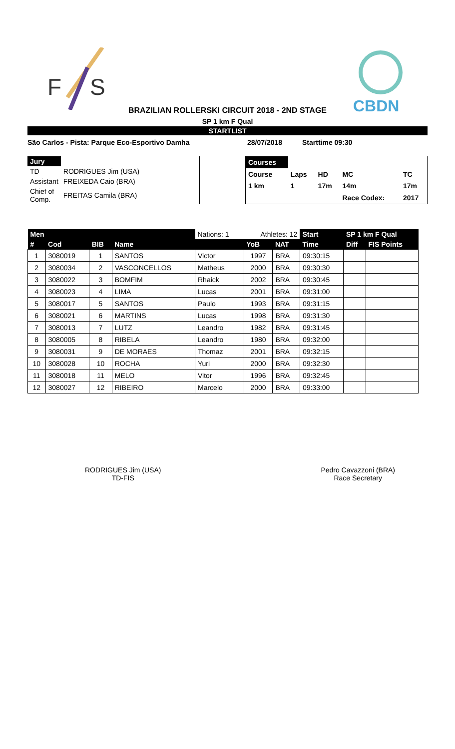F
S
CBDN
BRAZILIAN ROLLERSKI CIRCUIT 2018 - 2ND STAGE
SP 1 km F Qual
STARTLIST
São Carlos - Pista: Parque Eco-Esportivo Damha 28/07/2018 Starttime 09:30
| Jury | |
| TD | RODRIGUES Jim (USA) |
| Assistant | FREIXEDA Caio (BRA) |
| Chief of Comp. | FREITAS Camila (BRA) |
| Courses | | | | |
| Course | Laps | HD | MC | TC |
| 1 km | 1 | 17m | 14m | 17m |
| | | | Race Codex: | 2017 |
| Men | | | | Nations: 1 | Athletes: 12 | | Start | SP 1 km F Qual | |
| --- | --- | --- | --- | --- | --- | --- | --- | --- | --- |
| # | Cod | BIB | Name | | YoB | NAT | Time | Diff | FIS Points |
| 1 | 3080019 | 1 | SANTOS | Victor | 1997 | BRA | 09:30:15 | | |
| 2 | 3080034 | 2 | VASCONCELLOS | Matheus | 2000 | BRA | 09:30:30 | | |
| 3 | 3080022 | 3 | BOMFIM | Rhaick | 2002 | BRA | 09:30:45 | | |
| 4 | 3080023 | 4 | LIMA | Lucas | 2001 | BRA | 09:31:00 | | |
| 5 | 3080017 | 5 | SANTOS | Paulo | 1993 | BRA | 09:31:15 | | |
| 6 | 3080021 | 6 | MARTINS | Lucas | 1998 | BRA | 09:31:30 | | |
| 7 | 3080013 | 7 | LUTZ | Leandro | 1982 | BRA | 09:31:45 | | |
| 8 | 3080005 | 8 | RIBELA | Leandro | 1980 | BRA | 09:32:00 | | |
| 9 | 3080031 | 9 | DE MORAES | Thomaz | 2001 | BRA | 09:32:15 | | |
| 10 | 3080028 | 10 | ROCHA | Yuri | 2000 | BRA | 09:32:30 | | |
| 11 | 3080018 | 11 | MELO | Vitor | 1996 | BRA | 09:32:45 | | |
| 12 | 3080027 | 12 | RIBEIRO | Marcelo | 2000 | BRA | 09:33:00 | | |
RODRIGUES Jim (USA)
TD-FIS
Pedro Cavazzoni (BRA)
Race Secretary